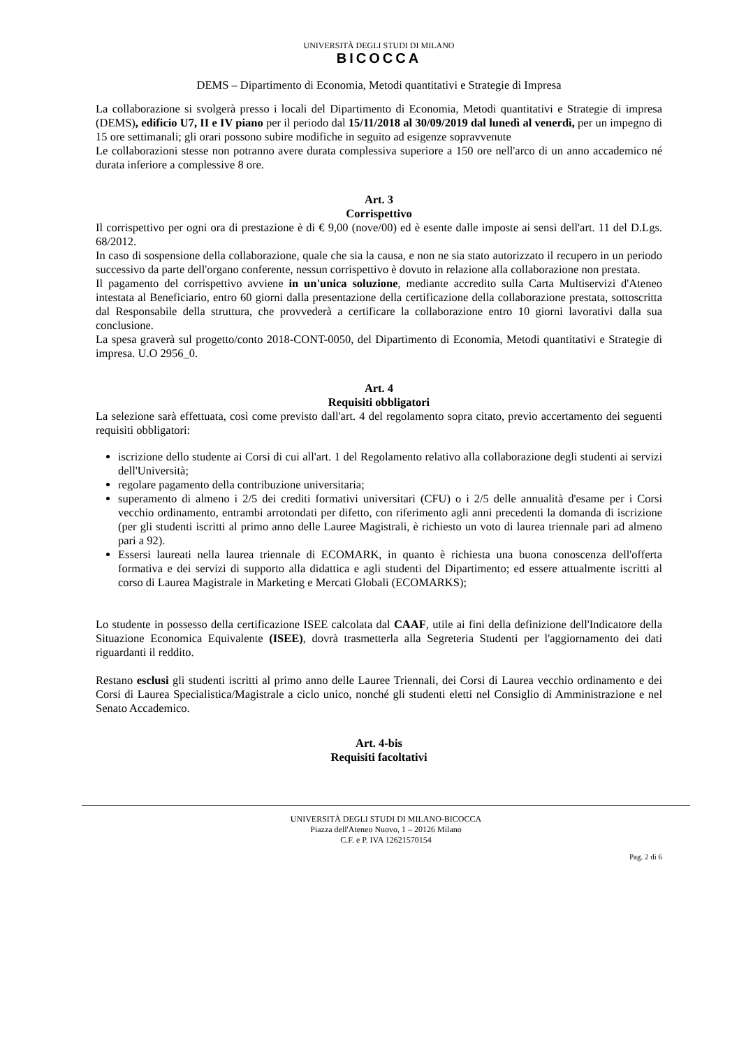UNIVERSITÀ DEGLI STUDI DI MILANO
BICOCCA
DEMS – Dipartimento di Economia, Metodi quantitativi e Strategie di Impresa
La collaborazione si svolgerà presso i locali del Dipartimento di Economia, Metodi quantitativi e Strategie di impresa (DEMS), edificio U7, II e IV piano per il periodo dal 15/11/2018 al 30/09/2019 dal lunedì al venerdì, per un impegno di 15 ore settimanali; gli orari possono subire modifiche in seguito ad esigenze sopravvenute
Le collaborazioni stesse non potranno avere durata complessiva superiore a 150 ore nell'arco di un anno accademico né durata inferiore a complessive 8 ore.
Art. 3
Corrispettivo
Il corrispettivo per ogni ora di prestazione è di € 9,00 (nove/00) ed è esente dalle imposte ai sensi dell'art. 11 del D.Lgs. 68/2012.
In caso di sospensione della collaborazione, quale che sia la causa, e non ne sia stato autorizzato il recupero in un periodo successivo da parte dell'organo conferente, nessun corrispettivo è dovuto in relazione alla collaborazione non prestata.
Il pagamento del corrispettivo avviene in un'unica soluzione, mediante accredito sulla Carta Multiservizi d'Ateneo intestata al Beneficiario, entro 60 giorni dalla presentazione della certificazione della collaborazione prestata, sottoscritta dal Responsabile della struttura, che provvederà a certificare la collaborazione entro 10 giorni lavorativi dalla sua conclusione.
La spesa graverà sul progetto/conto 2018-CONT-0050, del Dipartimento di Economia, Metodi quantitativi e Strategie di impresa. U.O 2956_0.
Art. 4
Requisiti obbligatori
La selezione sarà effettuata, così come previsto dall'art. 4 del regolamento sopra citato, previo accertamento dei seguenti requisiti obbligatori:
iscrizione dello studente ai Corsi di cui all'art. 1 del Regolamento relativo alla collaborazione degli studenti ai servizi dell'Università;
regolare pagamento della contribuzione universitaria;
superamento di almeno i 2/5 dei crediti formativi universitari (CFU) o i 2/5 delle annualità d'esame per i Corsi vecchio ordinamento, entrambi arrotondati per difetto, con riferimento agli anni precedenti la domanda di iscrizione (per gli studenti iscritti al primo anno delle Lauree Magistrali, è richiesto un voto di laurea triennale pari ad almeno pari a 92).
Essersi laureati nella laurea triennale di ECOMARK, in quanto è richiesta una buona conoscenza dell'offerta formativa e dei servizi di supporto alla didattica e agli studenti del Dipartimento; ed essere attualmente iscritti al corso di Laurea Magistrale in Marketing e Mercati Globali (ECOMARKS);
Lo studente in possesso della certificazione ISEE calcolata dal CAAF, utile ai fini della definizione dell'Indicatore della Situazione Economica Equivalente (ISEE), dovrà trasmetterla alla Segreteria Studenti per l'aggiornamento dei dati riguardanti il reddito.
Restano esclusi gli studenti iscritti al primo anno delle Lauree Triennali, dei Corsi di Laurea vecchio ordinamento e dei Corsi di Laurea Specialistica/Magistrale a ciclo unico, nonché gli studenti eletti nel Consiglio di Amministrazione e nel Senato Accademico.
Art. 4-bis
Requisiti facoltativi
UNIVERSITÀ DEGLI STUDI DI MILANO-BICOCCA
Piazza dell'Ateneo Nuovo, 1 – 20126 Milano
C.F. e P. IVA 12621570154
Pag. 2 di 6